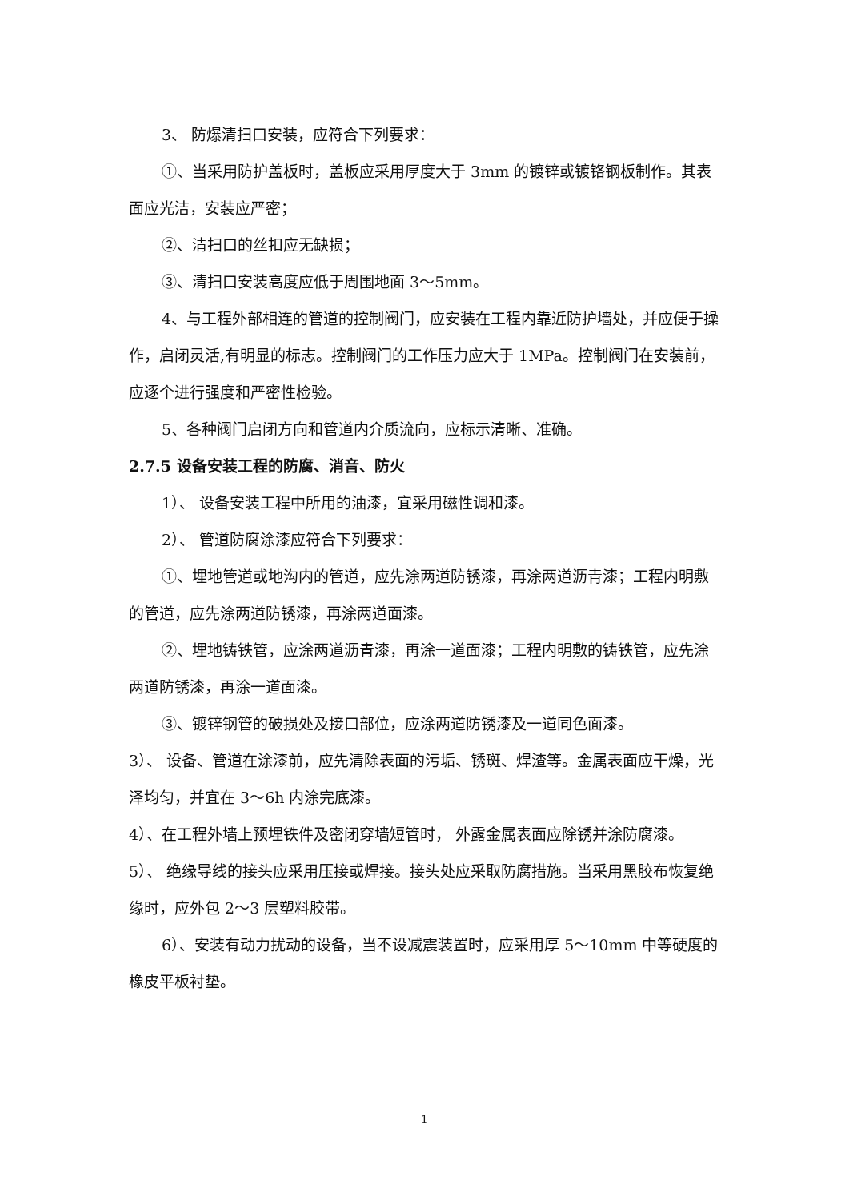3、 防爆清扫口安装，应符合下列要求：
①、当采用防护盖板时，盖板应采用厚度大于 3mm 的镀锌或镀铬钢板制作。其表面应光洁，安装应严密；
②、清扫口的丝扣应无缺损；
③、清扫口安装高度应低于周围地面 3～5mm。
4、与工程外部相连的管道的控制阀门，应安装在工程内靠近防护墙处，并应便于操作，启闭灵活,有明显的标志。控制阀门的工作压力应大于 1MPa。控制阀门在安装前，应逐个进行强度和严密性检验。
5、各种阀门启闭方向和管道内介质流向，应标示清晰、准确。
2.7.5 设备安装工程的防腐、消音、防火
1）、 设备安装工程中所用的油漆，宜采用磁性调和漆。
2）、 管道防腐涂漆应符合下列要求：
①、埋地管道或地沟内的管道，应先涂两道防锈漆，再涂两道沥青漆；工程内明敷的管道，应先涂两道防锈漆，再涂两道面漆。
②、埋地铸铁管，应涂两道沥青漆，再涂一道面漆；工程内明敷的铸铁管，应先涂两道防锈漆，再涂一道面漆。
③、镀锌钢管的破损处及接口部位，应涂两道防锈漆及一道同色面漆。
3）、 设备、管道在涂漆前，应先清除表面的污垢、锈斑、焊渣等。金属表面应干燥，光泽均匀，并宜在 3～6h 内涂完底漆。
4）、在工程外墙上预埋铁件及密闭穿墙短管时， 外露金属表面应除锈并涂防腐漆。
5）、 绝缘导线的接头应采用压接或焊接。接头处应采取防腐措施。当采用黑胶布恢复绝缘时，应外包 2～3 层塑料胶带。
6）、安装有动力扰动的设备，当不设减震装置时，应采用厚 5～10mm 中等硬度的橡皮平板衬垫。
1